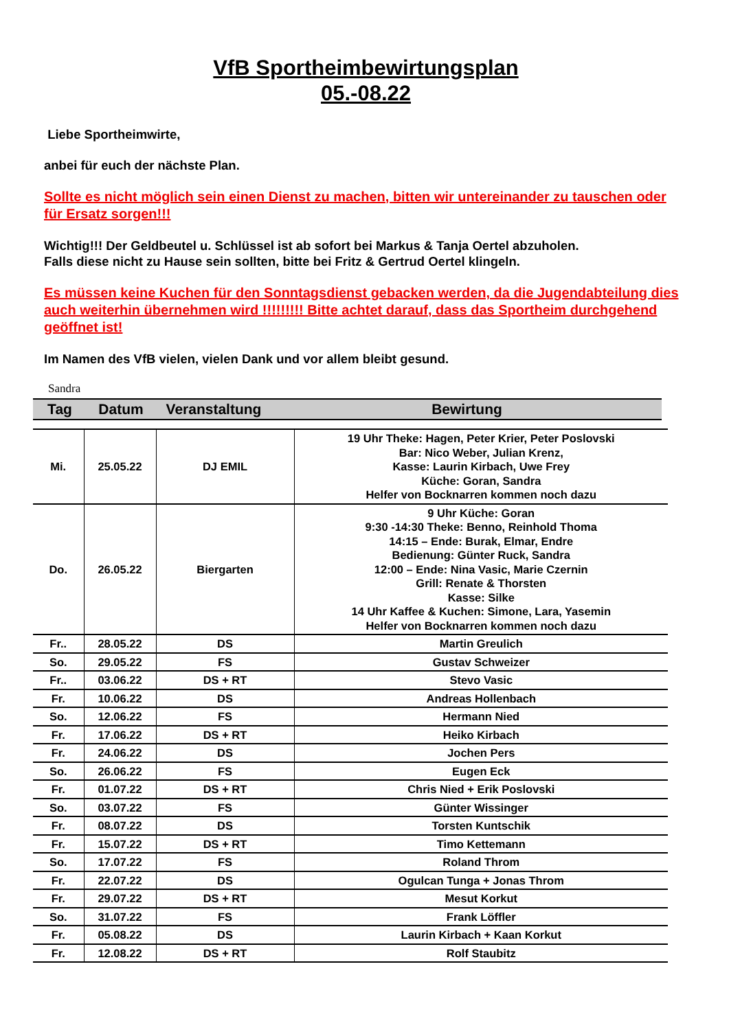VfB Sportheimbewirtungsplan
05.-08.22
Liebe Sportheimwirte,
anbei für euch der nächste Plan.
Sollte es nicht möglich sein einen Dienst zu machen, bitten wir untereinander zu tauschen oder für Ersatz sorgen!!!
Wichtig!!! Der Geldbeutel u. Schlüssel ist ab sofort bei Markus & Tanja Oertel abzuholen.
Falls diese nicht zu Hause sein sollten, bitte bei Fritz & Gertrud Oertel klingeln.
Es müssen keine Kuchen für den Sonntagsdienst gebacken werden, da die Jugendabteilung dies auch weiterhin übernehmen wird !!!!!!!!! Bitte achtet darauf, dass das Sportheim durchgehend geöffnet ist!
Im Namen des VfB vielen, vielen Dank und vor allem bleibt gesund.
Sandra
Tag Datum Veranstaltung Bewirtung
| Mi. | 25.05.22 | DJ EMIL | 19 Uhr Theke: Hagen, Peter Krier, Peter Poslovski Bar: Nico Weber, Julian Krenz, Kasse: Laurin Kirbach, Uwe Frey Küche: Goran, Sandra Helfer von Bocknarren kommen noch dazu |
| Do. | 26.05.22 | Biergarten | 9 Uhr Küche: Goran 9:30 -14:30 Theke: Benno, Reinhold Thoma 14:15 – Ende: Burak, Elmar, Endre Bedienung: Günter Ruck, Sandra 12:00 – Ende: Nina Vasic, Marie Czernin Grill: Renate & Thorsten Kasse: Silke 14 Uhr Kaffee & Kuchen: Simone, Lara, Yasemin Helfer von Bocknarren kommen noch dazu |
| Fr.. | 28.05.22 | DS | Martin Greulich |
| So. | 29.05.22 | FS | Gustav Schweizer |
| Fr.. | 03.06.22 | DS + RT | Stevo Vasic |
| Fr. | 10.06.22 | DS | Andreas Hollenbach |
| So. | 12.06.22 | FS | Hermann Nied |
| Fr. | 17.06.22 | DS + RT | Heiko Kirbach |
| Fr. | 24.06.22 | DS | Jochen Pers |
| So. | 26.06.22 | FS | Eugen Eck |
| Fr. | 01.07.22 | DS + RT | Chris Nied + Erik Poslovski |
| So. | 03.07.22 | FS | Günter Wissinger |
| Fr. | 08.07.22 | DS | Torsten Kuntschik |
| Fr. | 15.07.22 | DS + RT | Timo Kettemann |
| So. | 17.07.22 | FS | Roland Throm |
| Fr. | 22.07.22 | DS | Ogulcan Tunga + Jonas Throm |
| Fr. | 29.07.22 | DS + RT | Mesut Korkut |
| So. | 31.07.22 | FS | Frank Löffler |
| Fr. | 05.08.22 | DS | Laurin Kirbach + Kaan Korkut |
| Fr. | 12.08.22 | DS + RT | Rolf Staubitz |